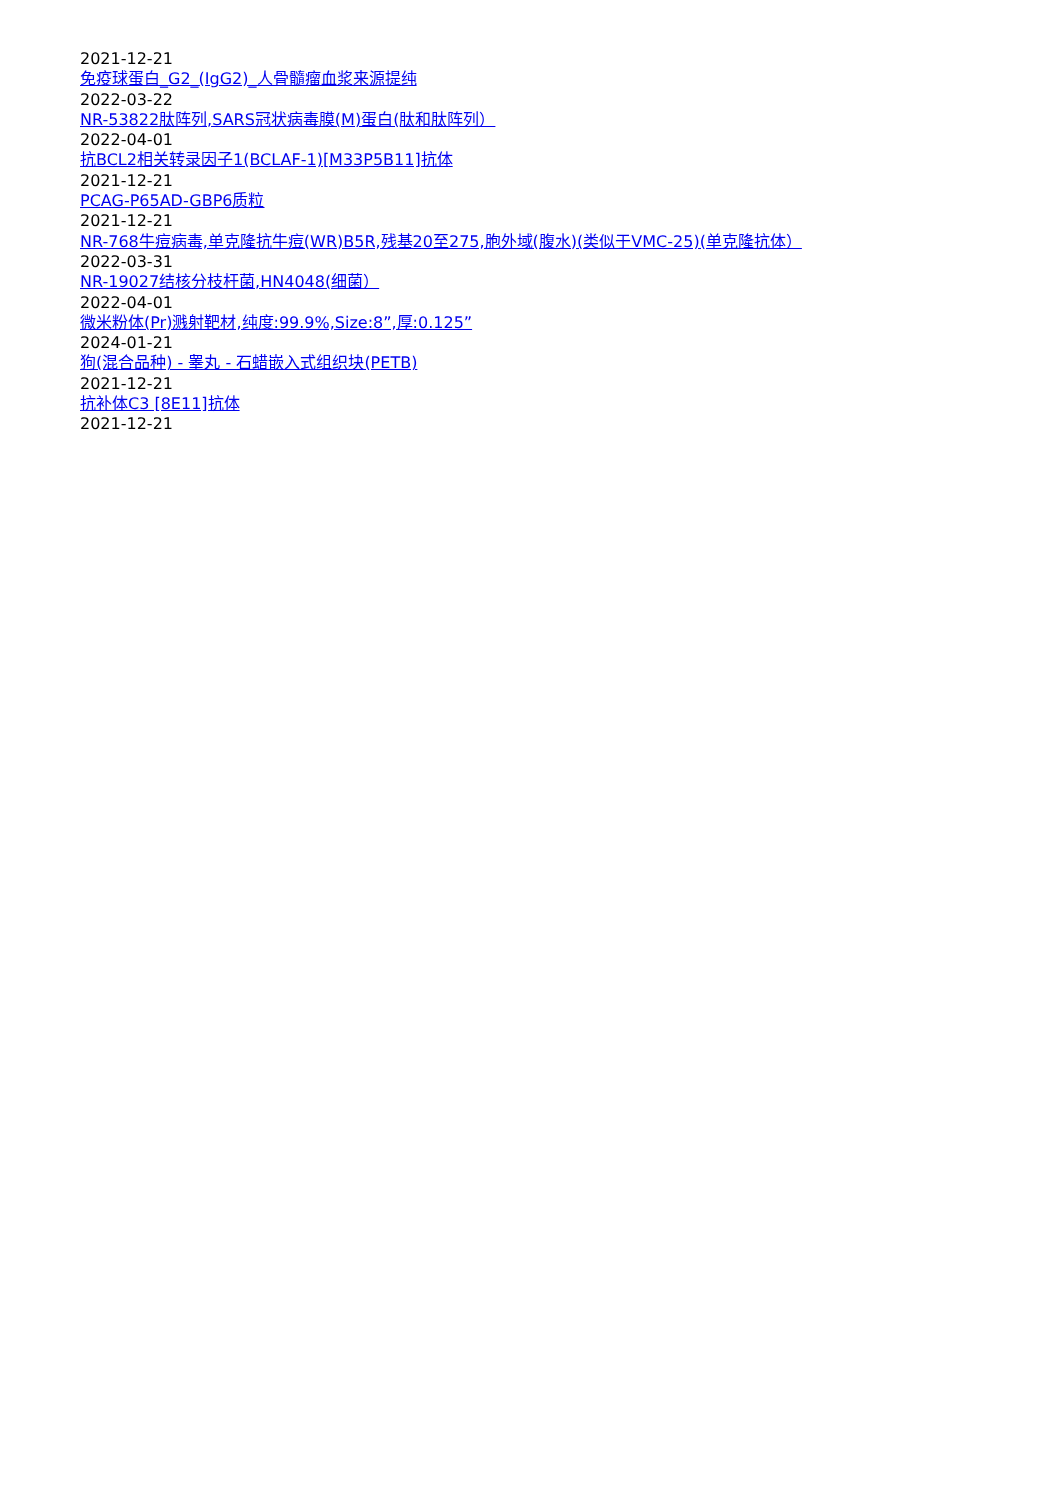2021-12-21
免疫球蛋白_G2_(IgG2)_人骨髓瘤血浆来源提纯
2022-03-22
NR-53822肽阵列,SARS冠状病毒膜(M)蛋白(肽和肽阵列）
2022-04-01
抗BCL2相关转录因子1(BCLAF-1)[M33P5B11]抗体
2021-12-21
PCAG-P65AD-GBP6质粒
2021-12-21
NR-768牛痘病毒,单克隆抗牛痘(WR)B5R,残基20至275,胞外域(腹水)(类似于VMC-25)(单克隆抗体）
2022-03-31
NR-19027结核分枝杆菌,HN4048(细菌）
2022-04-01
微米粉体(Pr)溅射靶材,纯度:99.9%,Size:8”,厚:0.125”
2024-01-21
狗(混合品种) - 睾丸 - 石蜡嵌入式组织块(PETB)
2021-12-21
抗补体C3 [8E11]抗体
2021-12-21